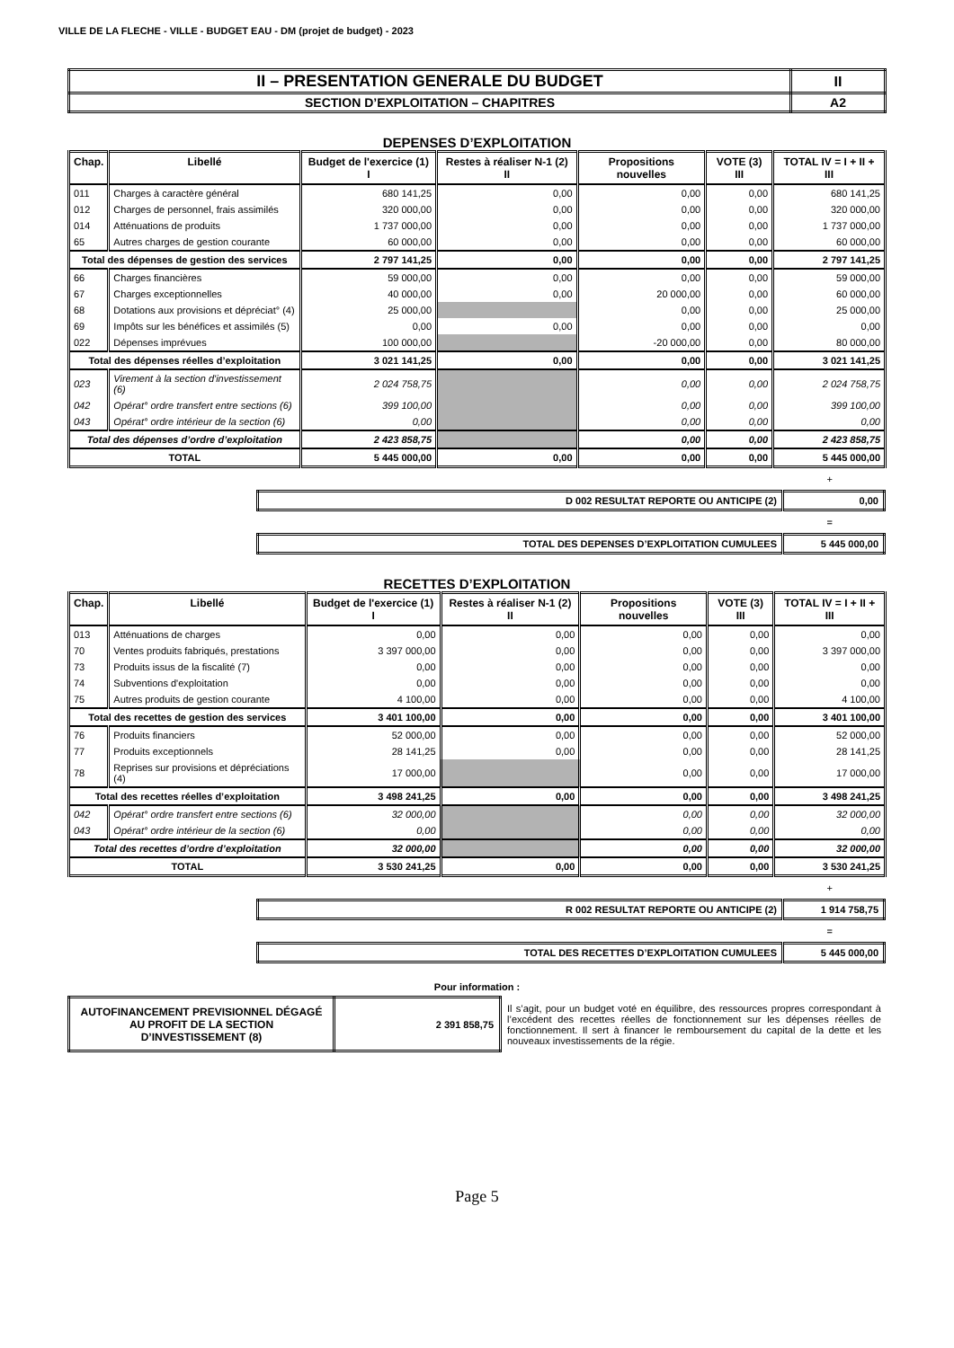VILLE DE LA FLECHE - VILLE - BUDGET EAU - DM (projet de budget) - 2023
| II – PRESENTATION GENERALE DU BUDGET | II |
| SECTION D’EXPLOITATION – CHAPITRES | A2 |
DEPENSES D’EXPLOITATION
| Chap. | Libellé | Budget de l'exercice (1) I | Restes à réaliser N-1 (2) II | Propositions nouvelles | VOTE (3) III | TOTAL IV = I + II + III |
| --- | --- | --- | --- | --- | --- | --- |
| 011 | Charges à caractère général | 680 141,25 | 0,00 | 0,00 | 0,00 | 680 141,25 |
| 012 | Charges de personnel, frais assimilés | 320 000,00 | 0,00 | 0,00 | 0,00 | 320 000,00 |
| 014 | Atténuations de produits | 1 737 000,00 | 0,00 | 0,00 | 0,00 | 1 737 000,00 |
| 65 | Autres charges de gestion courante | 60 000,00 | 0,00 | 0,00 | 0,00 | 60 000,00 |
| Total des dépenses de gestion des services | | 2 797 141,25 | 0,00 | 0,00 | 0,00 | 2 797 141,25 |
| 66 | Charges financières | 59 000,00 | 0,00 | 0,00 | 0,00 | 59 000,00 |
| 67 | Charges exceptionnelles | 40 000,00 | 0,00 | 20 000,00 | 0,00 | 60 000,00 |
| 68 | Dotations aux provisions et dépréciat° (4) | 25 000,00 | | 0,00 | 0,00 | 25 000,00 |
| 69 | Impôts sur les bénéfices et assimilés (5) | 0,00 | 0,00 | 0,00 | 0,00 | 0,00 |
| 022 | Dépenses imprévues | 100 000,00 | | -20 000,00 | 0,00 | 80 000,00 |
| Total des dépenses réelles d’exploitation | | 3 021 141,25 | 0,00 | 0,00 | 0,00 | 3 021 141,25 |
| 023 | Virement à la section d'investissement (6) | 2 024 758,75 | | 0,00 | 0,00 | 2 024 758,75 |
| 042 | Opérat° ordre transfert entre sections (6) | 399 100,00 | | 0,00 | 0,00 | 399 100,00 |
| 043 | Opérat° ordre intérieur de la section (6) | 0,00 | | 0,00 | 0,00 | 0,00 |
| Total des dépenses d’ordre d’exploitation | | 2 423 858,75 | | 0,00 | 0,00 | 2 423 858,75 |
| TOTAL | | 5 445 000,00 | 0,00 | 0,00 | 0,00 | 5 445 000,00 |
+
| D 002 RESULTAT REPORTE OU ANTICIPE (2) | 0,00 |
=
| TOTAL DES DEPENSES D’EXPLOITATION CUMULEES | 5 445 000,00 |
RECETTES D’EXPLOITATION
| Chap. | Libellé | Budget de l'exercice (1) I | Restes à réaliser N-1 (2) II | Propositions nouvelles | VOTE (3) III | TOTAL IV = I + II + III |
| --- | --- | --- | --- | --- | --- | --- |
| 013 | Atténuations de charges | 0,00 | 0,00 | 0,00 | 0,00 | 0,00 |
| 70 | Ventes produits fabriqués, prestations | 3 397 000,00 | 0,00 | 0,00 | 0,00 | 3 397 000,00 |
| 73 | Produits issus de la fiscalité (7) | 0,00 | 0,00 | 0,00 | 0,00 | 0,00 |
| 74 | Subventions d'exploitation | 0,00 | 0,00 | 0,00 | 0,00 | 0,00 |
| 75 | Autres produits de gestion courante | 4 100,00 | 0,00 | 0,00 | 0,00 | 4 100,00 |
| Total des recettes de gestion des services | | 3 401 100,00 | 0,00 | 0,00 | 0,00 | 3 401 100,00 |
| 76 | Produits financiers | 52 000,00 | 0,00 | 0,00 | 0,00 | 52 000,00 |
| 77 | Produits exceptionnels | 28 141,25 | 0,00 | 0,00 | 0,00 | 28 141,25 |
| 78 | Reprises sur provisions et dépréciations (4) | 17 000,00 | | 0,00 | 0,00 | 17 000,00 |
| Total des recettes réelles d’exploitation | | 3 498 241,25 | 0,00 | 0,00 | 0,00 | 3 498 241,25 |
| 042 | Opérat° ordre transfert entre sections (6) | 32 000,00 | | 0,00 | 0,00 | 32 000,00 |
| 043 | Opérat° ordre intérieur de la section (6) | 0,00 | | 0,00 | 0,00 | 0,00 |
| Total des recettes d’ordre d’exploitation | | 32 000,00 | | 0,00 | 0,00 | 32 000,00 |
| TOTAL | | 3 530 241,25 | 0,00 | 0,00 | 0,00 | 3 530 241,25 |
+
| R 002 RESULTAT REPORTE OU ANTICIPE (2) | 1 914 758,75 |
=
| TOTAL DES RECETTES D’EXPLOITATION CUMULEES | 5 445 000,00 |
Pour information :
| AUTOFINANCEMENT PREVISIONNEL DÉGAGÉ AU PROFIT DE LA SECTION D’INVESTISSEMENT (8) | 2 391 858,75 | Il s’agit, pour un budget voté en équilibre, des ressources propres correspondant à l’excédent des recettes réelles de fonctionnement sur les dépenses réelles de fonctionnement. Il sert à financer le remboursement du capital de la dette et les nouveaux investissements de la régie. |
Page 5